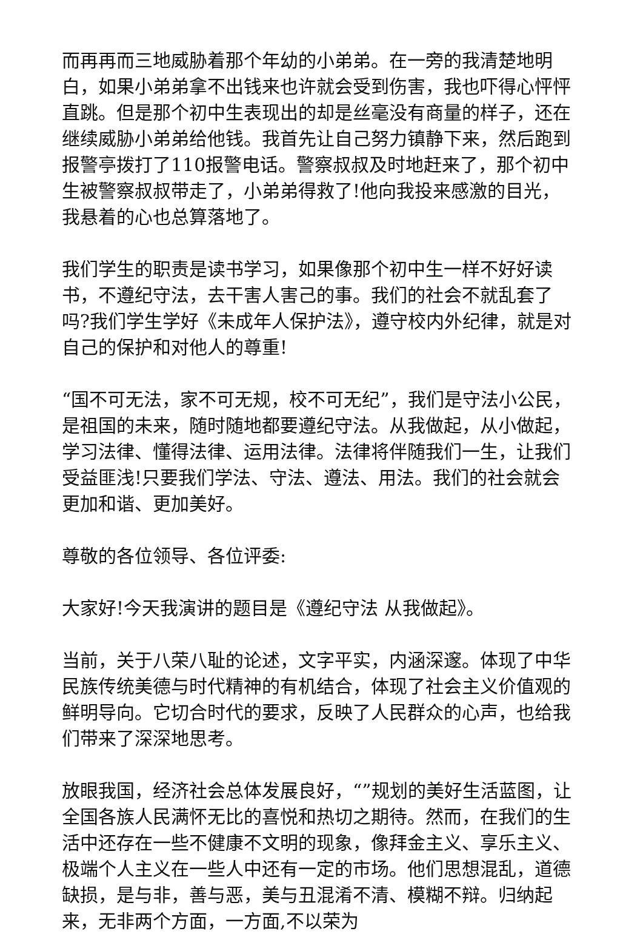而再再而三地威胁着那个年幼的小弟弟。在一旁的我清楚地明白，如果小弟弟拿不出钱来也许就会受到伤害，我也吓得心怦怦直跳。但是那个初中生表现出的却是丝毫没有商量的样子，还在继续威胁小弟弟给他钱。我首先让自己努力镇静下来，然后跑到报警亭拨打了110报警电话。警察叔叔及时地赶来了，那个初中生被警察叔叔带走了，小弟弟得救了!他向我投来感激的目光，我悬着的心也总算落地了。
我们学生的职责是读书学习，如果像那个初中生一样不好好读书，不遵纪守法，去干害人害己的事。我们的社会不就乱套了吗?我们学生学好《未成年人保护法》，遵守校内外纪律，就是对自己的保护和对他人的尊重!
“国不可无法，家不可无规，校不可无纪”，我们是守法小公民，是祖国的未来，随时随地都要遵纪守法。从我做起，从小做起，学习法律、懂得法律、运用法律。法律将伴随我们一生，让我们受益匪浅!只要我们学法、守法、遵法、用法。我们的社会就会更加和谐、更加美好。
尊敬的各位领导、各位评委:
大家好!今天我演讲的题目是《遵纪守法 从我做起》。
当前，关于八荣八耻的论述，文字平实，内涵深邃。体现了中华民族传统美德与时代精神的有机结合，体现了社会主义价值观的鲜明导向。它切合时代的要求，反映了人民群众的心声，也给我们带来了深深地思考。
放眼我国，经济社会总体发展良好，“”规划的美好生活蓝图，让全国各族人民满怀无比的喜悦和热切之期待。然而，在我们的生活中还存在一些不健康不文明的现象，像拜金主义、享乐主义、极端个人主义在一些人中还有一定的市场。他们思想混乱，道德缺损，是与非，善与恶，美与丑混淆不清、模糊不辩。归纳起来，无非两个方面，一方面,不以荣为